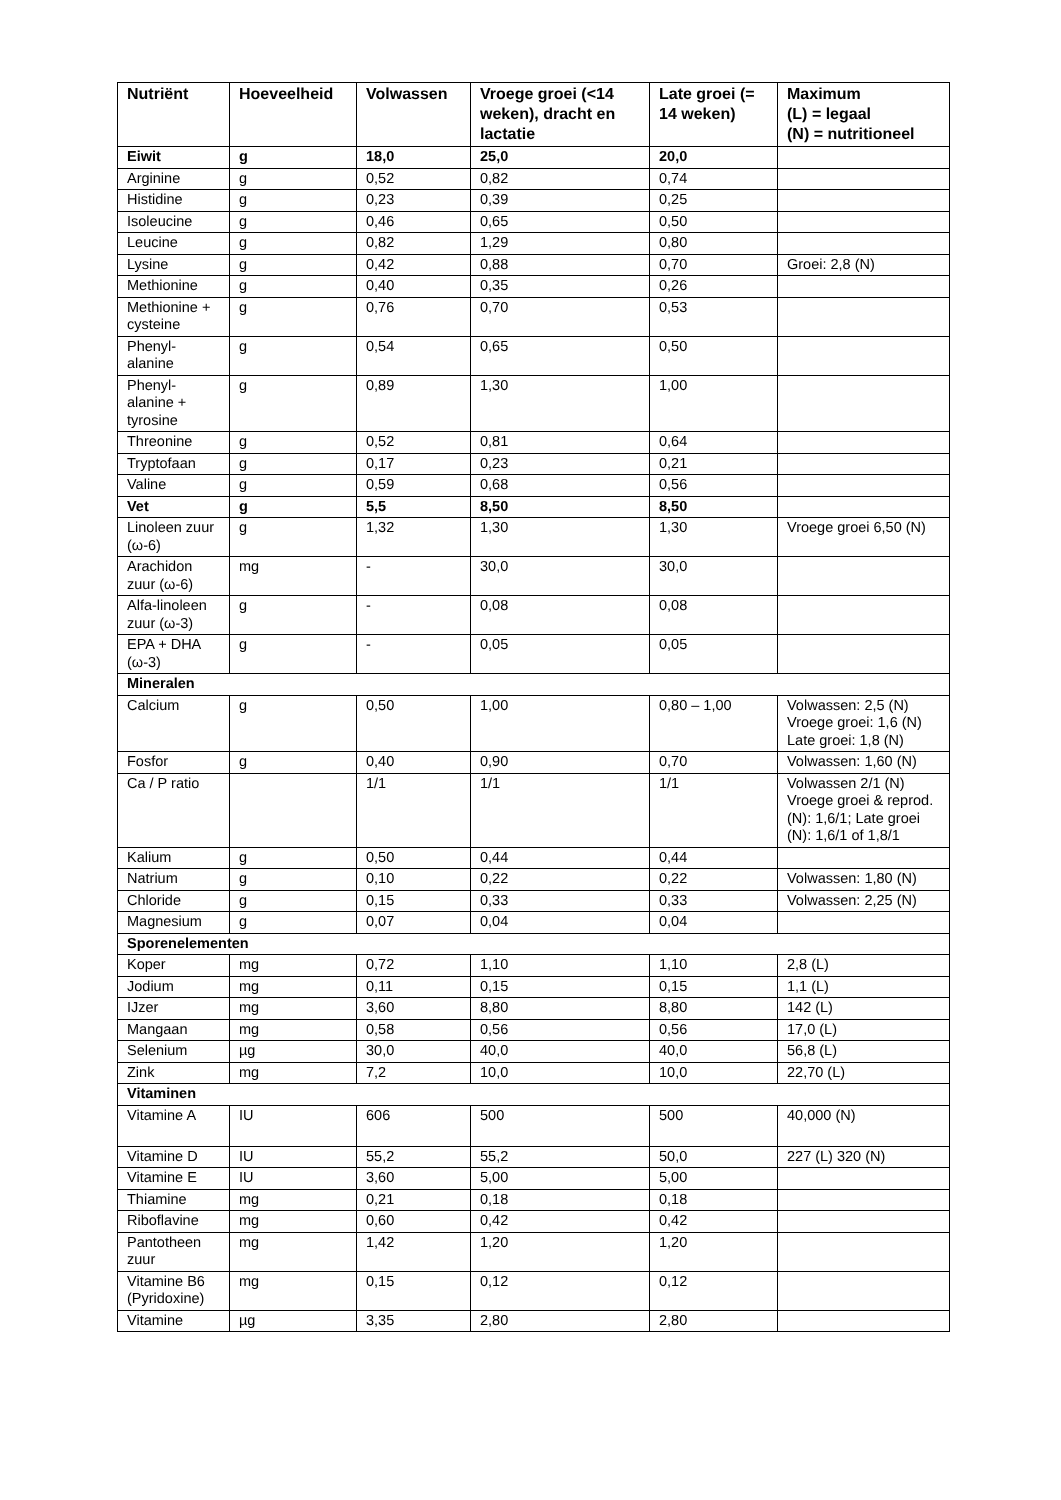| Nutriënt | Hoeveelheid | Volwassen | Vroege groei (<14 weken), dracht en lactatie | Late groei (= 14 weken) | Maximum (L) = legaal (N) = nutritioneel |
| --- | --- | --- | --- | --- | --- |
| Eiwit | g | 18,0 | 25,0 | 20,0 | |
| Arginine | g | 0,52 | 0,82 | 0,74 | |
| Histidine | g | 0,23 | 0,39 | 0,25 | |
| Isoleucine | g | 0,46 | 0,65 | 0,50 | |
| Leucine | g | 0,82 | 1,29 | 0,80 | |
| Lysine | g | 0,42 | 0,88 | 0,70 | Groei: 2,8 (N) |
| Methionine | g | 0,40 | 0,35 | 0,26 | |
| Methionine + cysteine | g | 0,76 | 0,70 | 0,53 | |
| Phenyl-alanine | g | 0,54 | 0,65 | 0,50 | |
| Phenyl-alanine + tyrosine | g | 0,89 | 1,30 | 1,00 | |
| Threonine | g | 0,52 | 0,81 | 0,64 | |
| Tryptofaan | g | 0,17 | 0,23 | 0,21 | |
| Valine | g | 0,59 | 0,68 | 0,56 | |
| Vet | g | 5,5 | 8,50 | 8,50 | |
| Linoleen zuur (ω-6) | g | 1,32 | 1,30 | 1,30 | Vroege groei 6,50 (N) |
| Arachidon zuur (ω-6) | mg | - | 30,0 | 30,0 | |
| Alfa-linoleen zuur (ω-3) | g | - | 0,08 | 0,08 | |
| EPA + DHA (ω-3) | g | - | 0,05 | 0,05 | |
| Mineralen | | | | | |
| Calcium | g | 0,50 | 1,00 | 0,80 – 1,00 | Volwassen: 2,5 (N) Vroege groei: 1,6 (N) Late groei: 1,8 (N) |
| Fosfor | g | 0,40 | 0,90 | 0,70 | Volwassen: 1,60 (N) |
| Ca / P ratio | | 1/1 | 1/1 | 1/1 | Volwassen 2/1 (N) Vroege groei & reprod. (N): 1,6/1; Late groei (N): 1,6/1 of 1,8/1 |
| Kalium | g | 0,50 | 0,44 | 0,44 | |
| Natrium | g | 0,10 | 0,22 | 0,22 | Volwassen: 1,80 (N) |
| Chloride | g | 0,15 | 0,33 | 0,33 | Volwassen: 2,25 (N) |
| Magnesium | g | 0,07 | 0,04 | 0,04 | |
| Sporenelementen | | | | | |
| Koper | mg | 0,72 | 1,10 | 1,10 | 2,8 (L) |
| Jodium | mg | 0,11 | 0,15 | 0,15 | 1,1 (L) |
| IJzer | mg | 3,60 | 8,80 | 8,80 | 142 (L) |
| Mangaan | mg | 0,58 | 0,56 | 0,56 | 17,0 (L) |
| Selenium | µg | 30,0 | 40,0 | 40,0 | 56,8 (L) |
| Zink | mg | 7,2 | 10,0 | 10,0 | 22,70 (L) |
| Vitaminen | | | | | |
| Vitamine A | IU | 606 | 500 | 500 | 40,000 (N) |
| Vitamine D | IU | 55,2 | 55,2 | 50,0 | 227 (L) 320 (N) |
| Vitamine E | IU | 3,60 | 5,00 | 5,00 | |
| Thiamine | mg | 0,21 | 0,18 | 0,18 | |
| Riboflavine | mg | 0,60 | 0,42 | 0,42 | |
| Pantotheen zuur | mg | 1,42 | 1,20 | 1,20 | |
| Vitamine B6 (Pyridoxine) | mg | 0,15 | 0,12 | 0,12 | |
| Vitamine | µg | 3,35 | 2,80 | 2,80 | |